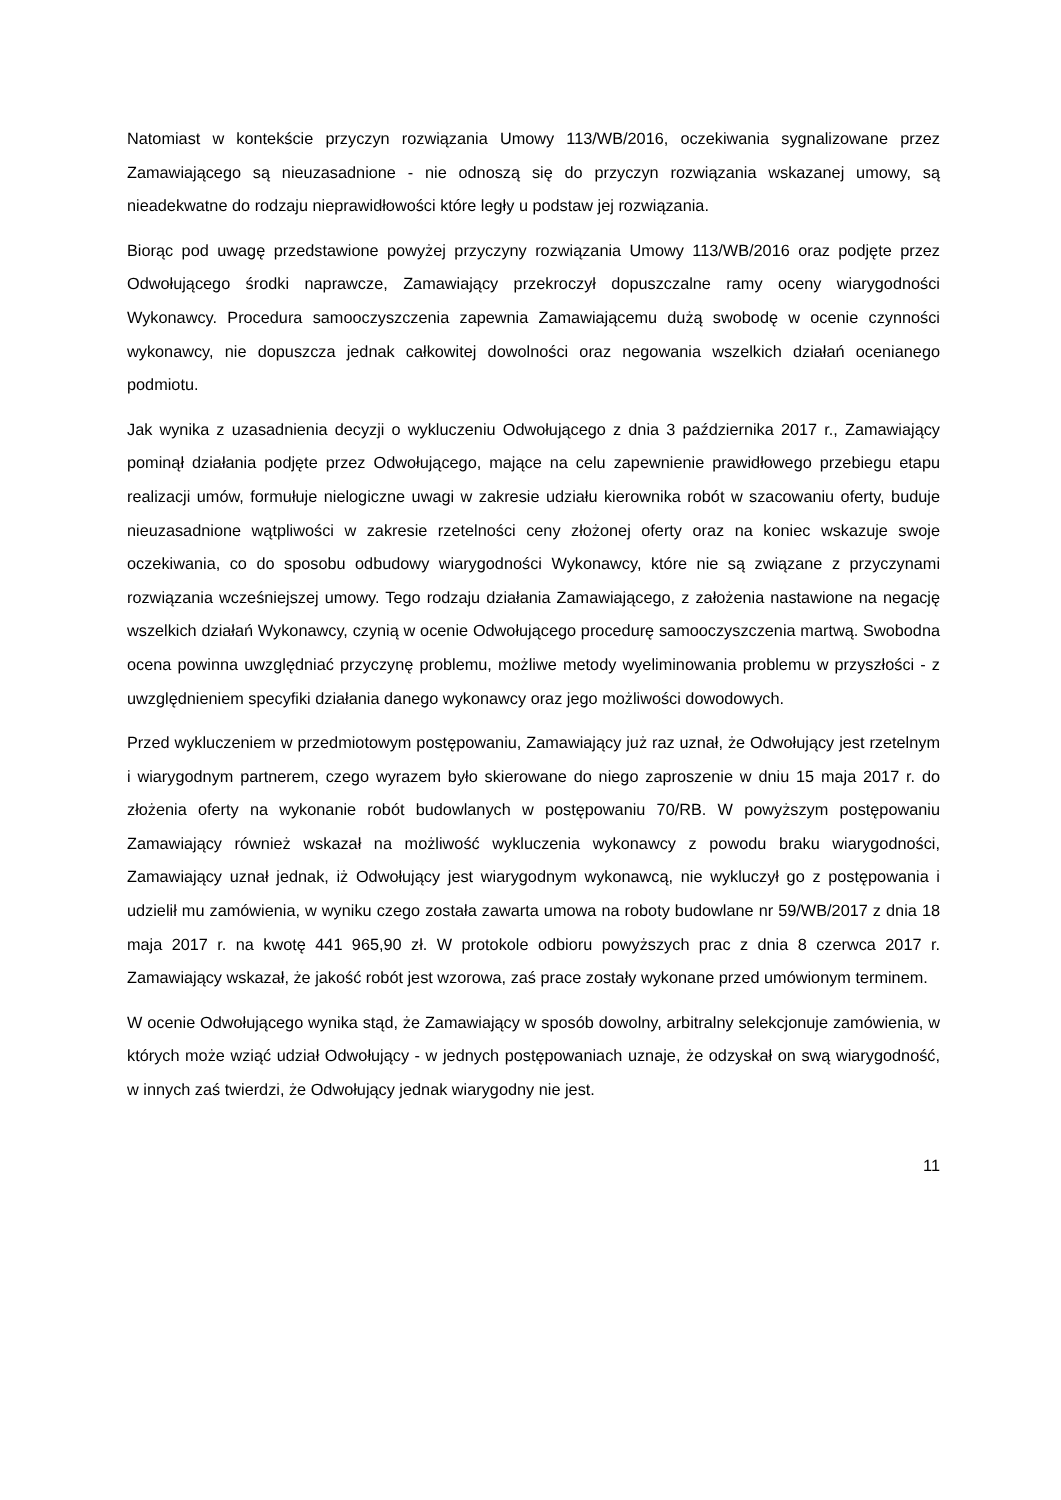Natomiast w kontekście przyczyn rozwiązania Umowy 113/WB/2016, oczekiwania sygnalizowane przez Zamawiającego są nieuzasadnione - nie odnoszą się do przyczyn rozwiązania wskazanej umowy, są nieadekwatne do rodzaju nieprawidłowości które legły u podstaw jej rozwiązania.
Biorąc pod uwagę przedstawione powyżej przyczyny rozwiązania Umowy 113/WB/2016 oraz podjęte przez Odwołującego środki naprawcze, Zamawiający przekroczył dopuszczalne ramy oceny wiarygodności Wykonawcy. Procedura samooczyszczenia zapewnia Zamawiającemu dużą swobodę w ocenie czynności wykonawcy, nie dopuszcza jednak całkowitej dowolności oraz negowania wszelkich działań ocenianego podmiotu.
Jak wynika z uzasadnienia decyzji o wykluczeniu Odwołującego z dnia 3 października 2017 r., Zamawiający pominął działania podjęte przez Odwołującego, mające na celu zapewnienie prawidłowego przebiegu etapu realizacji umów, formułuje nielogiczne uwagi w zakresie udziału kierownika robót w szacowaniu oferty, buduje nieuzasadnione wątpliwości w zakresie rzetelności ceny złożonej oferty oraz na koniec wskazuje swoje oczekiwania, co do sposobu odbudowy wiarygodności Wykonawcy, które nie są związane z przyczynami rozwiązania wcześniejszej umowy. Tego rodzaju działania Zamawiającego, z założenia nastawione na negację wszelkich działań Wykonawcy, czynią w ocenie Odwołującego procedurę samooczyszczenia martwą. Swobodna ocena powinna uwzględniać przyczynę problemu, możliwe metody wyeliminowania problemu w przyszłości - z uwzględnieniem specyfiki działania danego wykonawcy oraz jego możliwości dowodowych.
Przed wykluczeniem w przedmiotowym postępowaniu, Zamawiający już raz uznał, że Odwołujący jest rzetelnym i wiarygodnym partnerem, czego wyrazem było skierowane do niego zaproszenie w dniu 15 maja 2017 r. do złożenia oferty na wykonanie robót budowlanych w postępowaniu 70/RB. W powyższym postępowaniu Zamawiający również wskazał na możliwość wykluczenia wykonawcy z powodu braku wiarygodności, Zamawiający uznał jednak, iż Odwołujący jest wiarygodnym wykonawcą, nie wykluczył go z postępowania i udzielił mu zamówienia, w wyniku czego została zawarta umowa na roboty budowlane nr 59/WB/2017 z dnia 18 maja 2017 r. na kwotę 441 965,90 zł. W protokole odbioru powyższych prac z dnia 8 czerwca 2017 r. Zamawiający wskazał, że jakość robót jest wzorowa, zaś prace zostały wykonane przed umówionym terminem.
W ocenie Odwołującego wynika stąd, że Zamawiający w sposób dowolny, arbitralny selekcjonuje zamówienia, w których może wziąć udział Odwołujący - w jednych postępowaniach uznaje, że odzyskał on swą wiarygodność, w innych zaś twierdzi, że Odwołujący jednak wiarygodny nie jest.
11